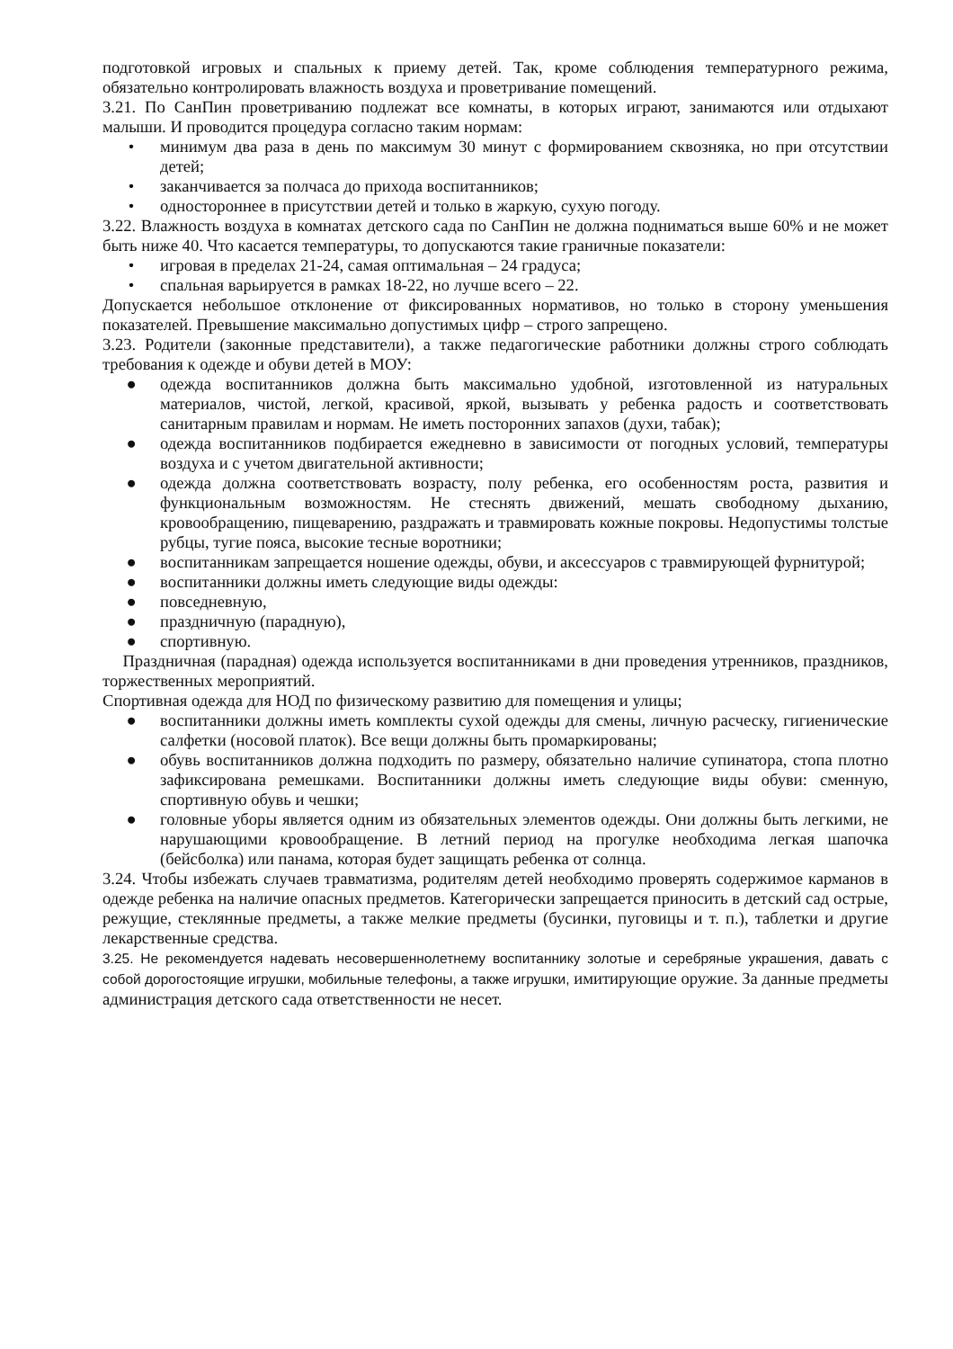подготовкой игровых и спальных к приему детей. Так, кроме соблюдения температурного режима, обязательно контролировать влажность воздуха и проветривание помещений.
3.21. По СанПин проветриванию подлежат все комнаты, в которых играют, занимаются или отдыхают малыши. И проводится процедура согласно таким нормам:
• минимум два раза в день по максимум 30 минут с формированием сквозняка, но при отсутствии детей;
• заканчивается за полчаса до прихода воспитанников;
• одностороннее в присутствии детей и только в жаркую, сухую погоду.
3.22. Влажность воздуха в комнатах детского сада по СанПин не должна подниматься выше 60% и не может быть ниже 40. Что касается температуры, то допускаются такие граничные показатели:
• игровая в пределах 21-24, самая оптимальная – 24 градуса;
• спальная варьируется в рамках 18-22, но лучше всего – 22.
Допускается небольшое отклонение от фиксированных нормативов, но только в сторону уменьшения показателей. Превышение максимально допустимых цифр – строго запрещено.
3.23. Родители (законные представители), а также педагогические работники должны строго соблюдать требования к одежде и обуви детей в МОУ:
● одежда воспитанников должна быть максимально удобной, изготовленной из натуральных материалов, чистой, легкой, красивой, яркой, вызывать у ребенка радость и соответствовать санитарным правилам и нормам. Не иметь посторонних запахов (духи, табак);
● одежда воспитанников подбирается ежедневно в зависимости от погодных условий, температуры воздуха и с учетом двигательной активности;
● одежда должна соответствовать возрасту, полу ребенка, его особенностям роста, развития и функциональным возможностям. Не стеснять движений, мешать свободному дыханию, кровообращению, пищеварению, раздражать и травмировать кожные покровы. Недопустимы толстые рубцы, тугие пояса, высокие тесные воротники;
● воспитанникам запрещается ношение одежды, обуви, и аксессуаров с травмирующей фурнитурой;
● воспитанники должны иметь следующие виды одежды:
● повседневную,
● праздничную (парадную),
● спортивную.
Праздничная (парадная) одежда используется воспитанниками в дни проведения утренников, праздников, торжественных мероприятий.
Спортивная одежда для НОД по физическому развитию для помещения и улицы;
● воспитанники должны иметь комплекты сухой одежды для смены, личную расческу, гигиенические салфетки (носовой платок). Все вещи должны быть промаркированы;
● обувь воспитанников должна подходить по размеру, обязательно наличие супинатора, стопа плотно зафиксирована ремешками. Воспитанники должны иметь следующие виды обуви: сменную, спортивную обувь и чешки;
● головные уборы является одним из обязательных элементов одежды. Они должны быть легкими, не нарушающими кровообращение. В летний период на прогулке необходима легкая шапочка (бейсболка) или панама, которая будет защищать ребенка от солнца.
3.24. Чтобы избежать случаев травматизма, родителям детей необходимо проверять содержимое карманов в одежде ребенка на наличие опасных предметов. Категорически запрещается приносить в детский сад острые, режущие, стеклянные предметы, а также мелкие предметы (бусинки, пуговицы и т. п.), таблетки и другие лекарственные средства.
3.25. Не рекомендуется надевать несовершеннолетнему воспитаннику золотые и серебряные украшения, давать с собой дорогостоящие игрушки, мобильные телефоны, а также игрушки, имитирующие оружие. За данные предметы администрация детского сада ответственности не несет.